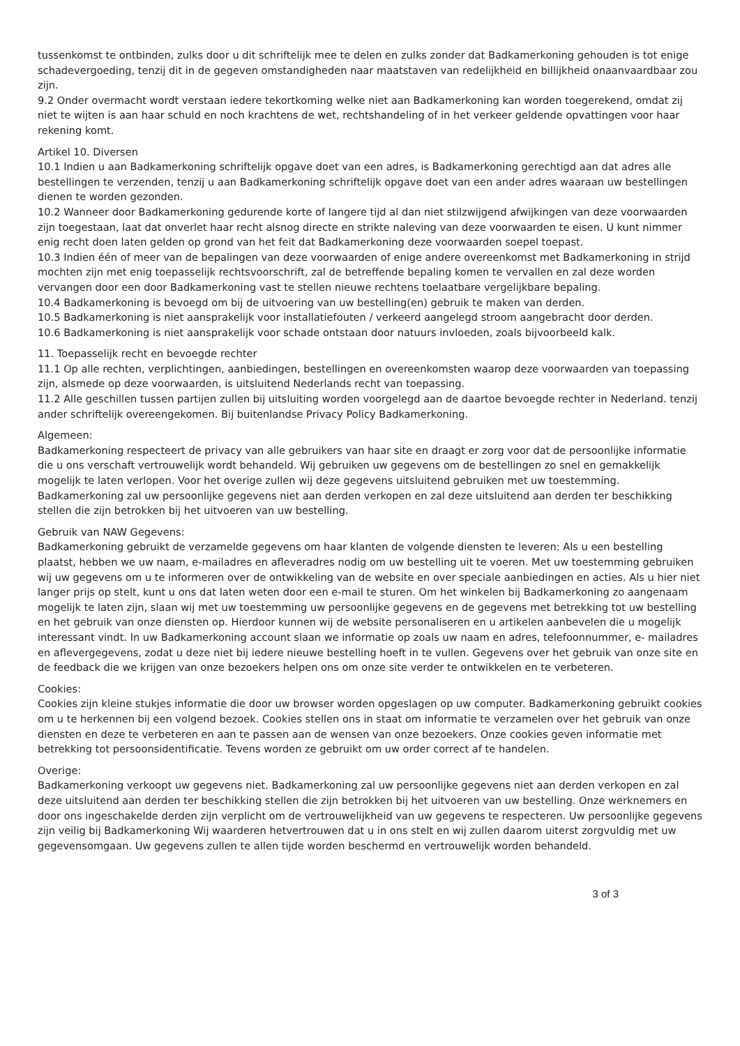tussenkomst te ontbinden, zulks door u dit schriftelijk mee te delen en zulks zonder dat Badkamerkoning gehouden is tot enige schadevergoeding, tenzij dit in de gegeven omstandigheden naar maatstaven van redelijkheid en billijkheid onaanvaardbaar zou zijn.
9.2 Onder overmacht wordt verstaan iedere tekortkoming welke niet aan Badkamerkoning kan worden toegerekend, omdat zij niet te wijten is aan haar schuld en noch krachtens de wet, rechtshandeling of in het verkeer geldende opvattingen voor haar rekening komt.
Artikel 10. Diversen
10.1 Indien u aan Badkamerkoning schriftelijk opgave doet van een adres, is Badkamerkoning gerechtigd aan dat adres alle bestellingen te verzenden, tenzij u aan Badkamerkoning schriftelijk opgave doet van een ander adres waaraan uw bestellingen dienen te worden gezonden.
10.2 Wanneer door Badkamerkoning gedurende korte of langere tijd al dan niet stilzwijgend afwijkingen van deze voorwaarden zijn toegestaan, laat dat onverlet haar recht alsnog directe en strikte naleving van deze voorwaarden te eisen. U kunt nimmer enig recht doen laten gelden op grond van het feit dat Badkamerkoning deze voorwaarden soepel toepast.
10.3 Indien één of meer van de bepalingen van deze voorwaarden of enige andere overeenkomst met Badkamerkoning in strijd mochten zijn met enig toepasselijk rechtsvoorschrift, zal de betreffende bepaling komen te vervallen en zal deze worden vervangen door een door Badkamerkoning vast te stellen nieuwe rechtens toelaatbare vergelijkbare bepaling.
10.4 Badkamerkoning is bevoegd om bij de uitvoering van uw bestelling(en) gebruik te maken van derden.
10.5 Badkamerkoning is niet aansprakelijk voor installatiefouten / verkeerd aangelegd stroom aangebracht door derden.
10.6 Badkamerkoning is niet aansprakelijk voor schade ontstaan door natuurs invloeden, zoals bijvoorbeeld kalk.
11. Toepasselijk recht en bevoegde rechter
11.1 Op alle rechten, verplichtingen, aanbiedingen, bestellingen en overeenkomsten waarop deze voorwaarden van toepassing zijn, alsmede op deze voorwaarden, is uitsluitend Nederlands recht van toepassing.
11.2 Alle geschillen tussen partijen zullen bij uitsluiting worden voorgelegd aan de daartoe bevoegde rechter in Nederland. tenzij ander schriftelijk overeengekomen. Bij buitenlandse Privacy Policy Badkamerkoning.
Algemeen:
Badkamerkoning respecteert de privacy van alle gebruikers van haar site en draagt er zorg voor dat de persoonlijke informatie die u ons verschaft vertrouwelijk wordt behandeld. Wij gebruiken uw gegevens om de bestellingen zo snel en gemakkelijk mogelijk te laten verlopen. Voor het overige zullen wij deze gegevens uitsluitend gebruiken met uw toestemming. Badkamerkoning zal uw persoonlijke gegevens niet aan derden verkopen en zal deze uitsluitend aan derden ter beschikking stellen die zijn betrokken bij het uitvoeren van uw bestelling.
Gebruik van NAW Gegevens:
Badkamerkoning gebruikt de verzamelde gegevens om haar klanten de volgende diensten te leveren: Als u een bestelling plaatst, hebben we uw naam, e-mailadres en afleveradres nodig om uw bestelling uit te voeren. Met uw toestemming gebruiken wij uw gegevens om u te informeren over de ontwikkeling van de website en over speciale aanbiedingen en acties. Als u hier niet langer prijs op stelt, kunt u ons dat laten weten door een e-mail te sturen. Om het winkelen bij Badkamerkoning zo aangenaam mogelijk te laten zijn, slaan wij met uw toestemming uw persoonlijke gegevens en de gegevens met betrekking tot uw bestelling en het gebruik van onze diensten op. Hierdoor kunnen wij de website personaliseren en u artikelen aanbevelen die u mogelijk interessant vindt. In uw Badkamerkoning account slaan we informatie op zoals uw naam en adres, telefoonnummer, e- mailadres en aflevergegevens, zodat u deze niet bij iedere nieuwe bestelling hoeft in te vullen. Gegevens over het gebruik van onze site en de feedback die we krijgen van onze bezoekers helpen ons om onze site verder te ontwikkelen en te verbeteren.
Cookies:
Cookies zijn kleine stukjes informatie die door uw browser worden opgeslagen op uw computer. Badkamerkoning gebruikt cookies om u te herkennen bij een volgend bezoek. Cookies stellen ons in staat om informatie te verzamelen over het gebruik van onze diensten en deze te verbeteren en aan te passen aan de wensen van onze bezoekers. Onze cookies geven informatie met betrekking tot persoonsidentificatie. Tevens worden ze gebruikt om uw order correct af te handelen.
Overige:
Badkamerkoning verkoopt uw gegevens niet. Badkamerkoning zal uw persoonlijke gegevens niet aan derden verkopen en zal deze uitsluitend aan derden ter beschikking stellen die zijn betrokken bij het uitvoeren van uw bestelling. Onze werknemers en door ons ingeschakelde derden zijn verplicht om de vertrouwelijkheid van uw gegevens te respecteren. Uw persoonlijke gegevens zijn veilig bij Badkamerkoning Wij waarderen hetvertrouwen dat u in ons stelt en wij zullen daarom uiterst zorgvuldig met uw gegevensomgaan. Uw gegevens zullen te allen tijde worden beschermd en vertrouwelijk worden behandeld.
3 of 3